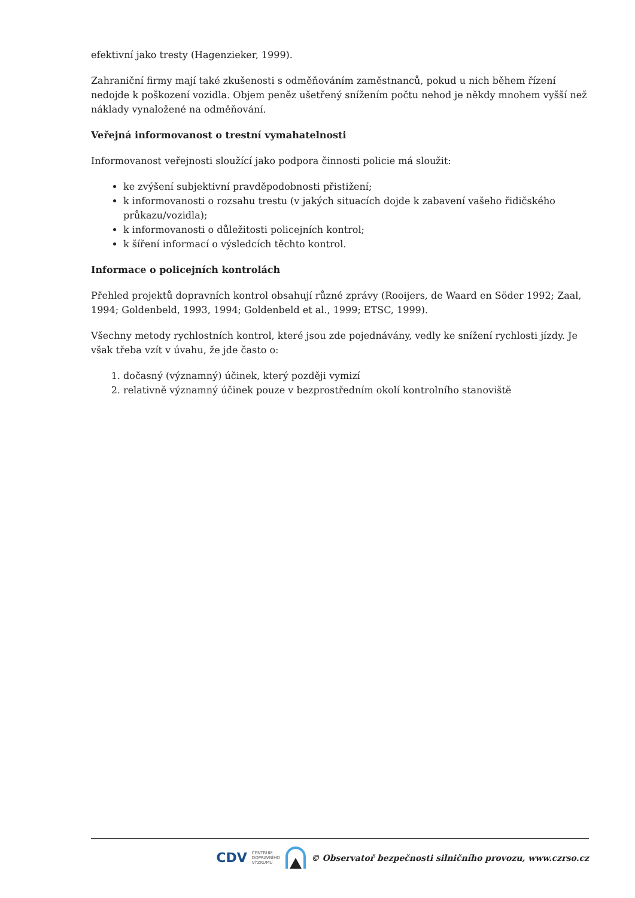efektivní jako tresty (Hagenzieker, 1999).
Zahraniční firmy mají také zkušenosti s odměňováním zaměstnanců, pokud u nich během řízení nedojde k poškození vozidla. Objem peněz ušetřený snížením počtu nehod je někdy mnohem vyšší než náklady vynaložené na odměňování.
Veřejná informovanost o trestní vymahatelnosti
Informovanost veřejnosti sloužící jako podpora činnosti policie má sloužit:
ke zvýšení subjektivní pravděpodobnosti přistižení;
k informovanosti o rozsahu trestu (v jakých situacích dojde k zabavení vašeho řidičského průkazu/vozidla);
k informovanosti o důležitosti policejních kontrol;
k šíření informací o výsledcích těchto kontrol.
Informace o policejních kontrolách
Přehled projektů dopravních kontrol obsahují různé zprávy (Rooijers, de Waard en Söder 1992; Zaal, 1994; Goldenbeld, 1993, 1994; Goldenbeld et al., 1999; ETSC, 1999).
Všechny metody rychlostních kontrol, které jsou zde pojednávány, vedly ke snížení rychlosti jízdy. Je však třeba vzít v úvahu, že jde často o:
1. dočasný (významný) účinek, který později vymizí
2. relativně významný účinek pouze v bezprostředním okolí kontrolního stanoviště
CDV CENTRUM
DOPRAVNÍHO
VÝZKUMU © Observatoř bezpečnosti silničního provozu, www.czrso.cz